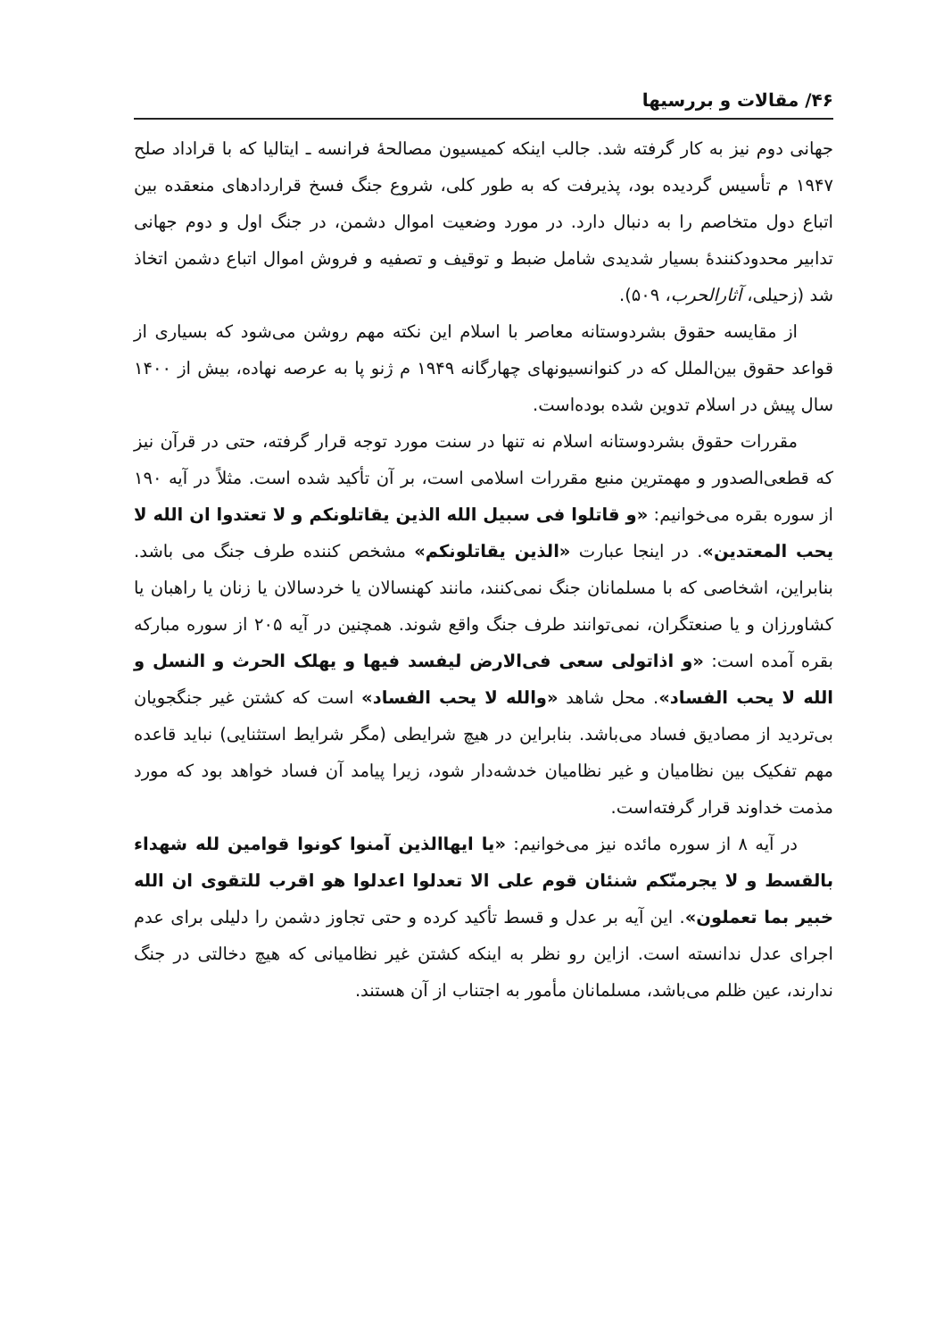۴۶/ مقالات و بررسیها
جهانی دوم نیز به کار گرفته شد. جالب اینکه کمیسیون مصالحهٔ فرانسه ـ ایتالیا که با قراداد صلح ۱۹۴۷ م تأسیس گردیده بود، پذیرفت که به طور کلی، شروع جنگ فسخ قراردادهای منعقده بین اتباع دول متخاصم را به دنبال دارد. در مورد وضعیت اموال دشمن، در جنگ اول و دوم جهانی تدابیر محدودکنندهٔ بسیار شدیدی شامل ضبط و توقیف و تصفیه و فروش اموال اتباع دشمن اتخاذ شد (زحیلی، آثارالحرب، ۵۰۹).
از مقایسه حقوق بشردوستانه معاصر با اسلام این نکته مهم روشن می‌شود که بسیاری از قواعد حقوق بین‌الملل که در کنوانسیونهای چهارگانه ۱۹۴۹ م ژنو پا به عرصه نهاده، بیش از ۱۴۰۰ سال پیش در اسلام تدوین شده بوده‌است.
مقررات حقوق بشردوستانه اسلام نه تنها در سنت مورد توجه قرار گرفته، حتی در قرآن نیز که قطعی‌الصدور و مهمترین منبع مقررات اسلامی است، بر آن تأکید شده است. مثلاً در آیه ۱۹۰ از سوره بقره می‌خوانیم: «و قاتلوا فی سبیل الله الذین یقاتلونکم و لا تعتدوا ان الله لا یحب المعتدین». در اینجا عبارت «الذین یقاتلونکم» مشخص کننده طرف جنگ می باشد. بنابراین، اشخاصی که با مسلمانان جنگ نمی‌کنند، مانند کهنسالان یا خردسالان یا زنان یا راهبان یا کشاورزان و یا صنعتگران، نمی‌توانند طرف جنگ واقع شوند. همچنین در آیه ۲۰۵ از سوره مبارکه بقره آمده است: «و اذاتولی سعی فی‌الارض لیفسد فیها و یهلک الحرث و النسل و الله لا یحب الفساد». محل شاهد «والله لا یحب الفساد» است که کشتن غیر جنگجویان بی‌تردید از مصادیق فساد می‌باشد. بنابراین در هیچ شرایطی (مگر شرایط استثنایی) نباید قاعده مهم تفکیک بین نظامیان و غیر نظامیان خدشه‌دار شود، زیرا پیامد آن فساد خواهد بود که مورد مذمت خداوند قرار گرفته‌است.
در آیه ۸ از سوره مائده نیز می‌خوانیم: «یا ایهاالذین آمنوا کونوا قوامین لله شهداء بالقسط و لا یجرمنّکم شنئان قوم علی الا تعدلوا اعدلوا هو اقرب للتقوی ان الله خبیر بما تعملون». این آیه بر عدل و قسط تأکید کرده و حتی تجاوز دشمن را دلیلی برای عدم اجرای عدل ندانسته است. ازاین رو نظر به اینکه کشتن غیر نظامیانی که هیچ دخالتی در جنگ ندارند، عین ظلم می‌باشد، مسلمانان مأمور به اجتناب از آن هستند.